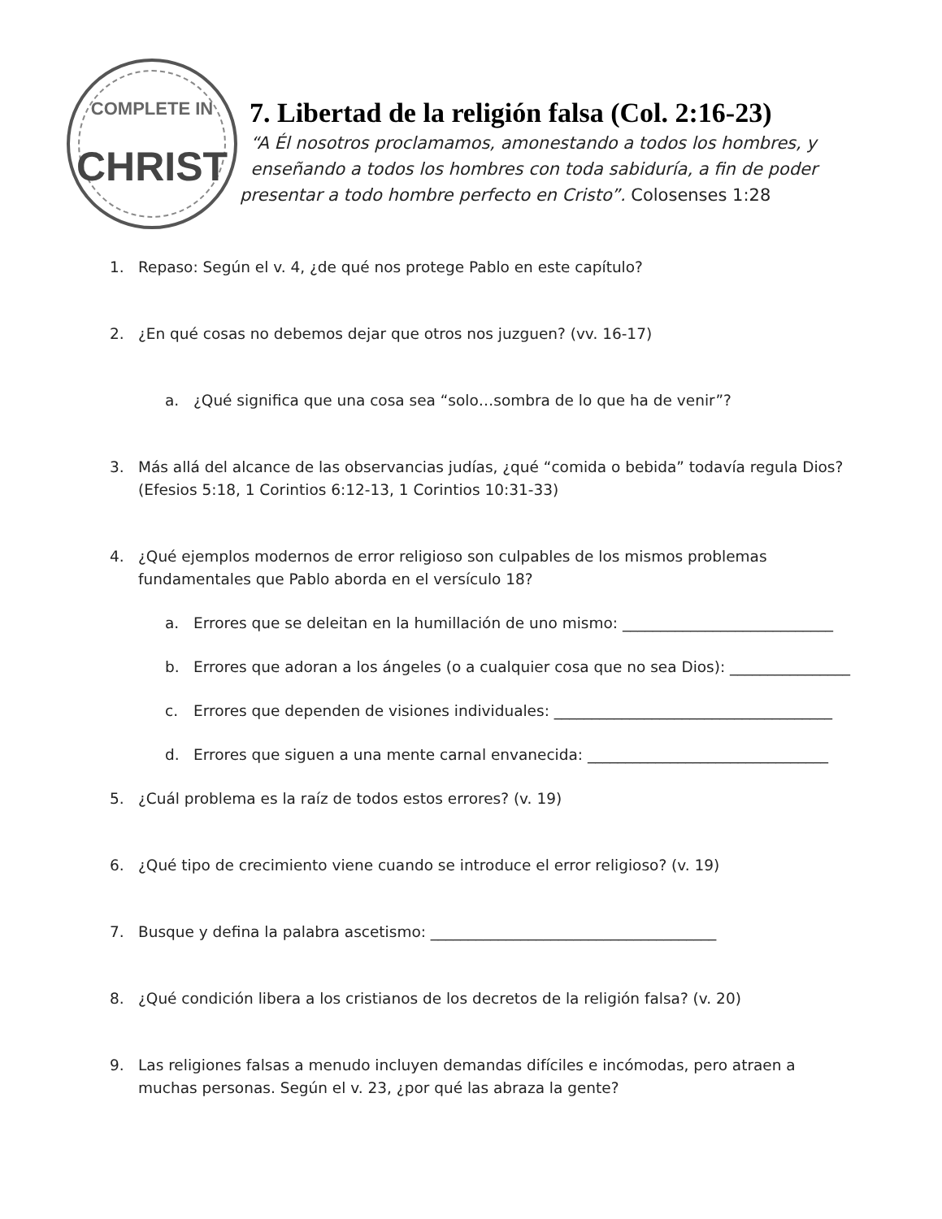COMPLETE IN
CHRIST
7. Libertad de la religión falsa (Col. 2:16-23)
“A Él nosotros proclamamos, amonestando a todos los hombres, y
enseñando a todos los hombres con toda sabiduría, a fin de poder
presentar a todo hombre perfecto en Cristo”. Colosenses 1:28
1. Repaso: Según el v. 4, ¿de qué nos protege Pablo en este capítulo?
2. ¿En qué cosas no debemos dejar que otros nos juzguen? (vv. 16-17)
a. ¿Qué significa que una cosa sea “solo…sombra de lo que ha de venir”?
3. Más allá del alcance de las observancias judías, ¿qué “comida o bebida” todavía regula Dios? (Efesios 5:18, 1 Corintios 6:12-13, 1 Corintios 10:31-33)
4. ¿Qué ejemplos modernos de error religioso son culpables de los mismos problemas fundamentales que Pablo aborda en el versículo 18?
a. Errores que se deleitan en la humillación de uno mismo: ____________________________
b. Errores que adoran a los ángeles (o a cualquier cosa que no sea Dios): ________________
c. Errores que dependen de visiones individuales: _____________________________________
d. Errores que siguen a una mente carnal envanecida: ________________________________
5. ¿Cuál problema es la raíz de todos estos errores? (v. 19)
6. ¿Qué tipo de crecimiento viene cuando se introduce el error religioso? (v. 19)
7. Busque y defina la palabra ascetismo: ______________________________________
8. ¿Qué condición libera a los cristianos de los decretos de la religión falsa? (v. 20)
9. Las religiones falsas a menudo incluyen demandas difíciles e incómodas, pero atraen a muchas personas. Según el v. 23, ¿por qué las abraza la gente?